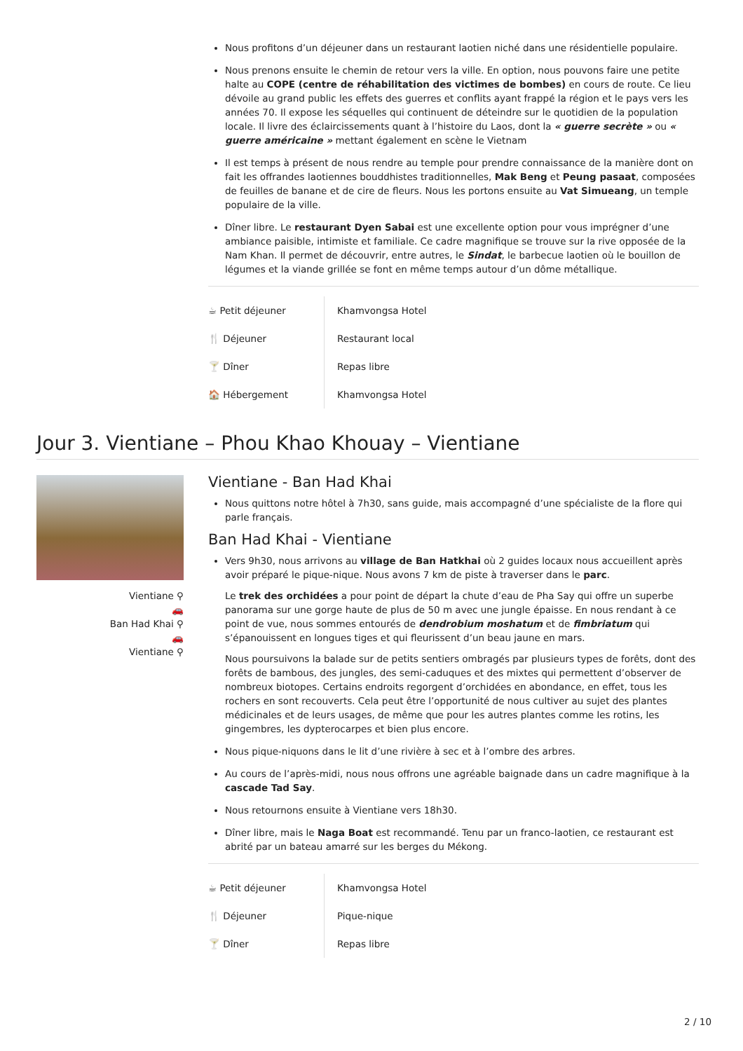Nous profitons d’un déjeuner dans un restaurant laotien niché dans une résidentielle populaire.
Nous prenons ensuite le chemin de retour vers la ville. En option, nous pouvons faire une petite halte au COPE (centre de réhabilitation des victimes de bombes) en cours de route. Ce lieu dévoile au grand public les effets des guerres et conflits ayant frappé la région et le pays vers les années 70. Il expose les séquelles qui continuent de déteindre sur le quotidien de la population locale. Il livre des éclaircissements quant à l’histoire du Laos, dont la « guerre secrète » ou « guerre américaine » mettant également en scène le Vietnam
Il est temps à présent de nous rendre au temple pour prendre connaissance de la manière dont on fait les offrandes laotiennes bouddhistes traditionnelles, Mak Beng et Peung pasaat, composées de feuilles de banane et de cire de fleurs. Nous les portons ensuite au Vat Simueang, un temple populaire de la ville.
Dîner libre. Le restaurant Dyen Sabai est une excellente option pour vous imprégner d’une ambiance paisible, intimiste et familiale. Ce cadre magnifique se trouve sur la rive opposée de la Nam Khan. Il permet de découvrir, entre autres, le Sindat, le barbecue laotien où le bouillon de légumes et la viande grillée se font en même temps autour d’un dôme métallique.
| ☕ Petit déjeuner | Khamvongsa Hotel |
| 🍴 Déjeuner | Restaurant local |
| 🍸 Dîner | Repas libre |
| 🏠 Hébergement | Khamvongsa Hotel |
Jour 3. Vientiane – Phou Khao Khouay – Vientiane
Vientiane ⚲
🚗
Ban Had Khai ⚲
🚗
Vientiane ⚲
Vientiane - Ban Had Khai
Nous quittons notre hôtel à 7h30, sans guide, mais accompagné d’une spécialiste de la flore qui parle français.
Ban Had Khai - Vientiane
Vers 9h30, nous arrivons au village de Ban Hatkhai où 2 guides locaux nous accueillent après avoir préparé le pique-nique. Nous avons 7 km de piste à traverser dans le parc.
Le trek des orchidées a pour point de départ la chute d’eau de Pha Say qui offre un superbe panorama sur une gorge haute de plus de 50 m avec une jungle épaisse. En nous rendant à ce point de vue, nous sommes entourés de dendrobium moshatum et de fimbriatum qui s’épanouissent en longues tiges et qui fleurissent d’un beau jaune en mars.
Nous poursuivons la balade sur de petits sentiers ombragés par plusieurs types de forêts, dont des forêts de bambous, des jungles, des semi-caduques et des mixtes qui permettent d’observer de nombreux biotopes. Certains endroits regorgent d’orchidées en abondance, en effet, tous les rochers en sont recouverts. Cela peut être l’opportunité de nous cultiver au sujet des plantes médicinales et de leurs usages, de même que pour les autres plantes comme les rotins, les gingembres, les dypterocarpes et bien plus encore.
Nous pique-niquons dans le lit d’une rivière à sec et à l’ombre des arbres.
Au cours de l’après-midi, nous nous offrons une agréable baignade dans un cadre magnifique à la cascade Tad Say.
Nous retournons ensuite à Vientiane vers 18h30.
Dîner libre, mais le Naga Boat est recommandé. Tenu par un franco-laotien, ce restaurant est abrité par un bateau amarré sur les berges du Mékong.
| ☕ Petit déjeuner | Khamvongsa Hotel |
| 🍴 Déjeuner | Pique-nique |
| 🍸 Dîner | Repas libre |
2 / 10